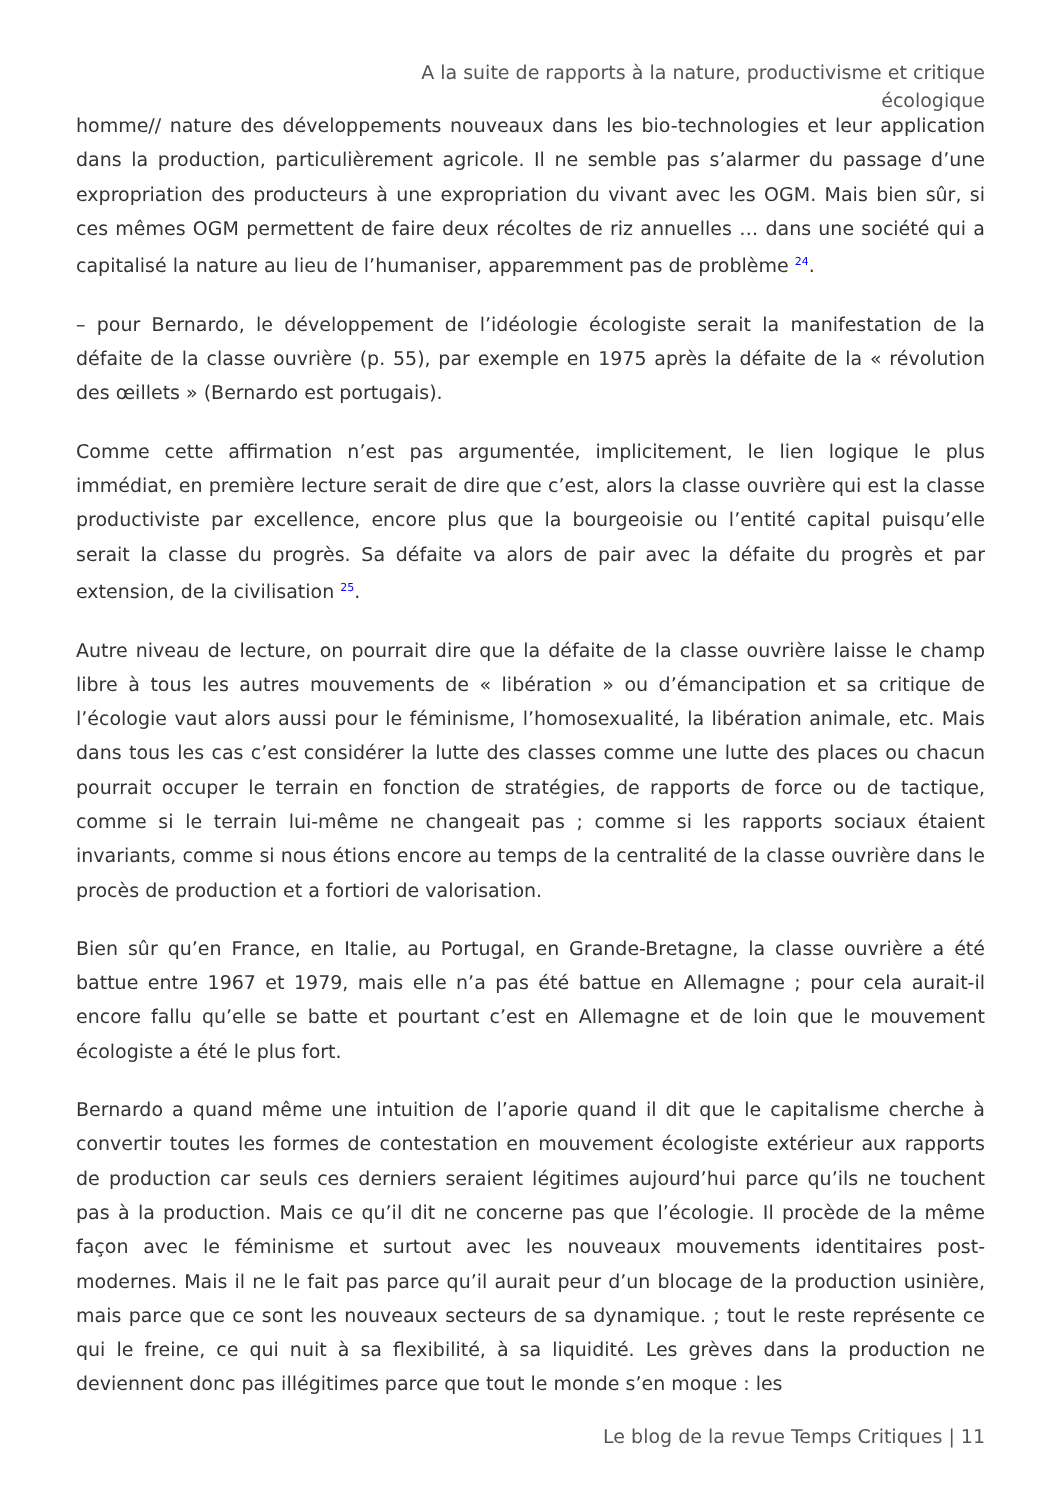A la suite de rapports à la nature, productivisme et critique écologique
homme// nature des développements nouveaux dans les bio-technologies et leur application dans la production, particulièrement agricole. Il ne semble pas s’alarmer du passage d’une expropriation des producteurs à une expropriation du vivant avec les OGM. Mais bien sûr, si ces mêmes OGM permettent de faire deux récoltes de riz annuelles … dans une société qui a capitalisé la nature au lieu de l’humaniser, apparemment pas de problème <sup>24</sup>.
– pour Bernardo, le développement de l’idéologie écologiste serait la manifestation de la défaite de la classe ouvrière (p. 55), par exemple en 1975 après la défaite de la « révolution des œillets » (Bernardo est portugais).
Comme cette affirmation n’est pas argumentée, implicitement, le lien logique le plus immédiat, en première lecture serait de dire que c’est, alors la classe ouvrière qui est la classe productiviste par excellence, encore plus que la bourgeoisie ou l’entité capital puisqu’elle serait la classe du progrès. Sa défaite va alors de pair avec la défaite du progrès et par extension, de la civilisation <sup>25</sup>.
Autre niveau de lecture, on pourrait dire que la défaite de la classe ouvrière laisse le champ libre à tous les autres mouvements de « libération » ou d’émancipation et sa critique de l’écologie vaut alors aussi pour le féminisme, l’homosexualité, la libération animale, etc. Mais dans tous les cas c’est considérer la lutte des classes comme une lutte des places ou chacun pourrait occuper le terrain en fonction de stratégies, de rapports de force ou de tactique, comme si le terrain lui-même ne changeait pas ; comme si les rapports sociaux étaient invariants, comme si nous étions encore au temps de la centralité de la classe ouvrière dans le procès de production et a fortiori de valorisation.
Bien sûr qu’en France, en Italie, au Portugal, en Grande-Bretagne, la classe ouvrière a été battue entre 1967 et 1979, mais elle n’a pas été battue en Allemagne ; pour cela aurait-il encore fallu qu’elle se batte et pourtant c’est en Allemagne et de loin que le mouvement écologiste a été le plus fort.
Bernardo a quand même une intuition de l’aporie quand il dit que le capitalisme cherche à convertir toutes les formes de contestation en mouvement écologiste extérieur aux rapports de production car seuls ces derniers seraient légitimes aujourd’hui parce qu’ils ne touchent pas à la production. Mais ce qu’il dit ne concerne pas que l’écologie. Il procède de la même façon avec le féminisme et surtout avec les nouveaux mouvements identitaires post-modernes. Mais il ne le fait pas parce qu’il aurait peur d’un blocage de la production usinière, mais parce que ce sont les nouveaux secteurs de sa dynamique. ; tout le reste représente ce qui le freine, ce qui nuit à sa flexibilité, à sa liquidité. Les grèves dans la production ne deviennent donc pas illégitimes parce que tout le monde s’en moque : les
Le blog de la revue Temps Critiques | 11